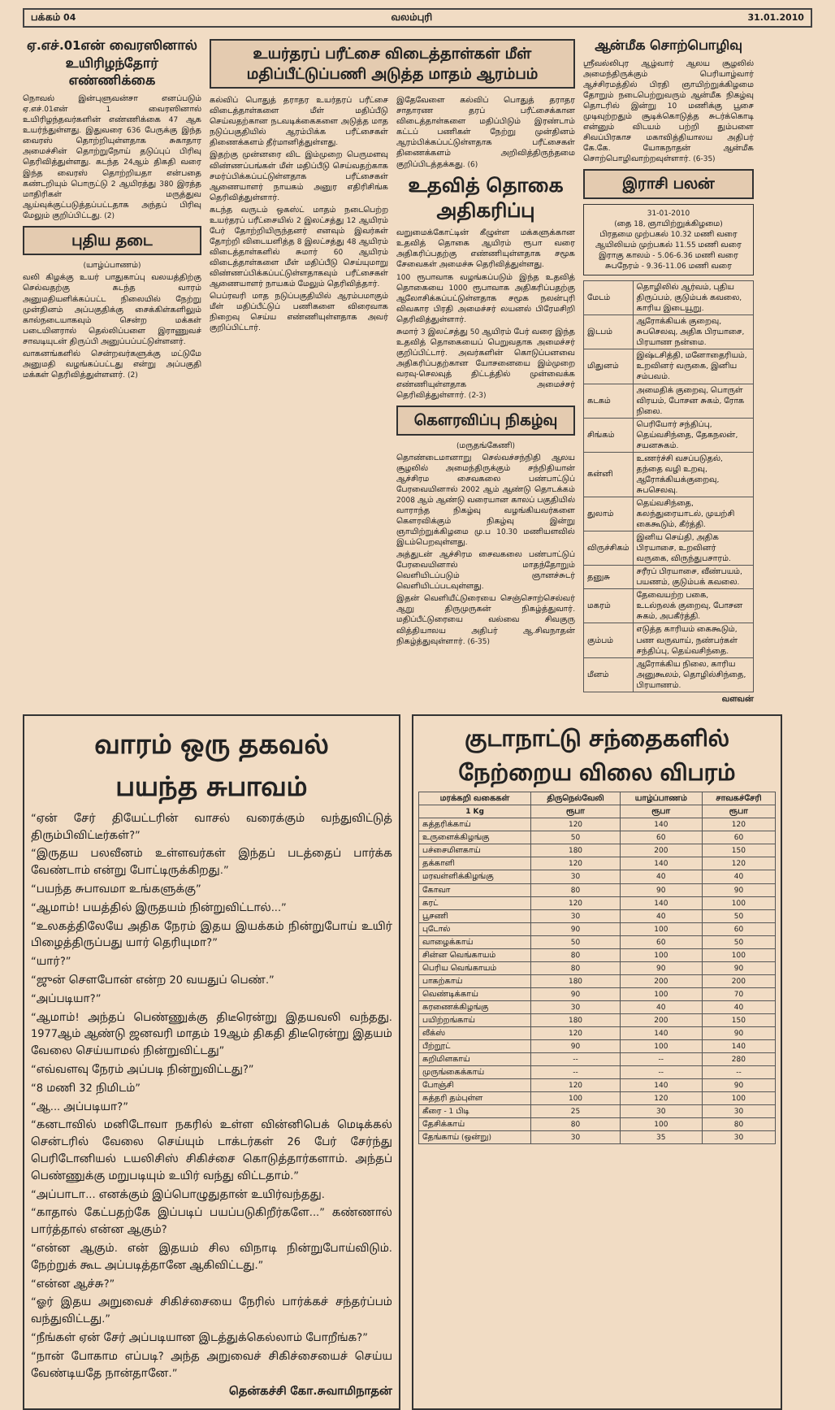பக்கம் 04 வலம்புரி 31.01.2010
ஏ.எச்.01என் வைரஸினால் உயிரிழந்தோர் எண்ணிக்கை
நொவல் இன்புளுவன்சா எனப்படும் ஏ.எச்.01என் 1 வைரஸினால் உயிரிழந்தவர்களின் எண்ணிக்கை 47 ஆக உயர்ந்துள்ளது. இதுவரை 636 பேருக்கு இந்த வைரஸ் தொற்றியுள்ளதாக சுகாதார அமைச்சின் தொற்றுநோய் தடுப்புப் பிரிவு தெரிவித்துள்ளது. கடந்த 24ஆம் திகதி வரை இந்த வைரஸ் தொற்றியதா என்பதை கண்டறியும் பொருட்டு 2 ஆயிரத்து 380 இரத்த மாதிரிகள் மருத்துவ ஆய்வுக்குட்படுத்தப்பட்டதாக அந்தப் பிரிவு மேலும் குறிப்பிட்டது. (2)
புதிய தடை
(யாழ்ப்பாணம்)
வலி கிழக்கு உயர் பாதுகாப்பு வலயத்திற்கு செல்வதற்கு கடந்த வாரம் அனுமதியளிக்கப்பட்ட நிலையில் நேற்று முன்தினம் அப்பகுதிக்கு சைக்கிள்களிலும் கால்நடையாகவும் சென்ற மக்கள் படையினரால் தெல்லிப்பளை இராணுவச் சாவடியுடன் திருப்பி அனுப்பப்பட்டுள்ளனர்.
வாகனங்களில் சென்றவர்களுக்கு மட்டுமே அனுமதி வழங்கப்பட்டது என்று அப்பகுதி மக்கள் தெரிவித்துள்ளனர். (2)
உயர்தரப் பரீட்சை விடைத்தாள்கள் மீள் மதிப்பீட்டுப்பணி அடுத்த மாதம் ஆரம்பம்
கல்விப் பொதுத் தராதர உயர்தரப் பரீட்சை விடைத்தாள்களை மீள் மதிப்பீடு செய்வதற்கான நடவடிக்கைகளை அடுத்த மாத நடுப்பகுதியில் ஆரம்பிக்க பரீட்சைகள் திணைக்களம் தீர்மானித்துள்ளது.
இதற்கு முன்னரை விட இம்முறை பெருமளவு விண்ணப்பங்கள் மீள் மதிப்பீடு செய்வதற்காக சமர்ப்பிக்கப்பட்டுள்ளதாக பரீட்சைகள் ஆணையாளர் நாயகம் அனுர எதிரிசிங்க தெரிவித்துள்ளார்.
கடந்த வருடம் ஒகஸ்ட் மாதம் நடைபெற்ற உயர்தரப் பரீட்சையில் 2 இலட்சத்து 12 ஆயிரம் பேர் தோற்றியிருந்தனர் எனவும் இவர்கள் தோற்றி விடையளித்த 8 இலட்சத்து 48 ஆயிரம் விடைத்தாள்களில் சுமார் 60 ஆயிரம் விடைத்தாள்களை மீள் மதிப்பீடு செய்யுமாறு விண்ணப்பிக்கப்பட்டுள்ளதாகவும் பரீட்சைகள் ஆணையாளர் நாயகம் மேலும் தெரிவித்தார்.
பெப்ரவரி மாத நடுப்பகுதியில் ஆரம்பமாகும் மீள் மதிப்பீட்டுப் பணிகளை விரைவாக நிறைவு செய்ய எண்ணியுள்ளதாக அவர் குறிப்பிட்டார்.
இதேவேளை கல்விப் பொதுத் தராதர சாதாரண தரப் பரீட்சைக்கான விடைத்தாள்களை மதிப்பிடும் இரண்டாம் கட்டப் பணிகள் நேற்று முன்தினம் ஆரம்பிக்கப்பட்டுள்ளதாக பரீட்சைகள் திணைக்களம் அறிவித்திருந்தமை குறிப்பிடத்தக்கது. (6)
உதவித் தொகை அதிகரிப்பு
வறுமைக்கோட்டின் கீழுள்ள மக்களுக்கான உதவித் தொகை ஆயிரம் ரூபா வரை அதிகரிப்பதற்கு எண்ணியுள்ளதாக சமூக சேவைகள் அமைச்சு தெரிவித்துள்ளது.
100 ரூபாவாக வழங்கப்படும் இந்த உதவித் தொகையை 1000 ரூபாவாக அதிகரிப்பதற்கு ஆலோசிக்கப்பட்டுள்ளதாக சமூக நலன்புரி விவகார பிரதி அமைச்சர் லயனல் பிரேமசிறி தெரிவித்துள்ளார்.
சுமார் 3 இலட்சத்து 50 ஆயிரம் பேர் வரை இந்த உதவித் தொகையைப் பெறுவதாக அமைச்சர் குறிப்பிட்டார். அவர்களின் கொடுப்பனவை அதிகரிப்பதற்கான யோசனையை இம்முறை வரவு-செலவுத் திட்டத்தில் முன்வைக்க எண்ணியுள்ளதாக அமைச்சர் தெரிவித்துள்ளார். (2-3)
கௌரவிப்பு நிகழ்வு
(மருதங்கேணி)
தொண்டைமானாறு செல்வச்சந்நிதி ஆலய சூழலில் அமைந்திருக்கும் சந்நிதியான் ஆச்சிரம சைவகலை பண்பாட்டுப் பேரவையினால் 2002 ஆம் ஆண்டு தொடக்கம் 2008 ஆம் ஆண்டு வரையான காலப் பகுதியில் வாராந்த நிகழ்வு வழங்கியவர்களை கௌரவிக்கும் நிகழ்வு இன்று ஞாயிற்றுக்கிழமை மு.ப 10.30 மணியளவில் இடம்பெறவுள்ளது.
அத்துடன் ஆச்சிரம சைவகலை பண்பாட்டுப் பேரவையினால் மாதந்தோறும் வெளியிடப்படும் ஞானச்சுடர் வெளியிடப்படவுள்ளது.
இதன் வெளியீட்டுரையை செஞ்சொற்செல்வர் ஆறு திருமுருகன் நிகழ்த்துவார். மதிப்பீட்டுரையை வல்வை சிவகுரு வித்தியாலய அதிபர் ஆ.சிவநாதன் நிகழ்த்துவுள்ளார். (6-35)
ஆன்மீக சொற்பொழிவு
ஸ்ரீவல்லிபுர ஆழ்வார் ஆலய சூழலில் அமைந்திருக்கும் பெரியாழ்வார் ஆச்சிரமத்தில் பிரதி ஞாயிற்றுக்கிழமை தோறும் நடைபெற்றுவரும் ஆன்மீக நிகழ்வு தொடரில் இன்று 10 மணிக்கு பூசை முடிவுற்றதும் சூடிக்கொடுத்த சுடர்க்கொடி என்னும் விடயம் பற்றி தும்பளை சிவப்பிரகாச மகாவித்தியாலய அதிபர் கே.கே. யோகநாதன் ஆன்மீக சொற்பொழிவாற்றவுள்ளார். (6-35)
இராசி பலன்
31-01-2010
(தை 18, ஞாயிற்றுக்கிழமை)
பிரதமை முற்பகல் 10.32 மணி வரை
ஆயிலியம் முற்பகல் 11.55 மணி வரை
இராகு காலம் - 5.06-6.36 மணி வரை
சுபநேரம் - 9.36-11.06 மணி வரை
| மேடம் | தொழிலில் ஆர்வம், புதிய திருப்பம், குடும்பக் கவலை, காரிய இடையூறு. |
| இடபம் | ஆரோக்கியக் குறைவு, சுபசெலவு, அதிக பிரயாசை, பிரயாண நன்மை. |
| மிதுனம் | இஷ்டசித்தி, மனோதைரியம், உறவினர் வருகை, இனிய சம்பவம். |
| கடகம் | அமைதிக் குறைவு, பொருள் விரயம், போசன சுகம், ரோக நிலை. |
| சிங்கம் | பெரியோர் சந்திப்பு, தெய்வசிந்தை, தேகநலன், சயனசுகம். |
| கன்னி | உணர்ச்சி வசப்படுதல், தந்தை வழி உறவு, ஆரோக்கியக்குறைவு, சுபசெலவு. |
| துலாம் | தெய்வசிந்தை, கலந்துரையாடல், முயற்சி கைகூடும், கீர்த்தி. |
| விருச்சிகம் | இனிய செய்தி, அதிக பிரயாசை, உறவினர் வருகை, விருந்துபசாரம். |
| தனுசு | சரீரப் பிரயாசை, வீண்பயம், பயணம், குடும்பக் கவலை. |
| மகரம் | தேவையற்ற பகை, உடல்நலக் குறைவு, போசன சுகம், அபகீர்த்தி. |
| கும்பம் | எடுத்த காரியம் கைகூடும், பண வருவாய், நண்பர்கள் சந்திப்பு, தெய்வசிந்தை. |
| மீனம் | ஆரோக்கிய நிலை, காரிய அனுகூலம், தொழில்சிந்தை, பிரயாணம். |
வளவன்
வாரம் ஒரு தகவல்
பயந்த சுபாவம்
“ஏன் சேர் தியேட்டரின் வாசல் வரைக்கும் வந்துவிட்டுத் திரும்பிவிட்டீர்கள்?”
“இருதய பலவீனம் உள்ளவர்கள் இந்தப் படத்தைப் பார்க்க வேண்டாம் என்று போட்டிருக்கிறது.”
“பயந்த சுபாவமா உங்களுக்கு”
“ஆமாம்! பயத்தில் இருதயம் நின்றுவிட்டால்...”
“உலகத்திலேயே அதிக நேரம் இதய இயக்கம் நின்றுபோய் உயிர் பிழைத்திருப்பது யார் தெரியுமா?”
“யார்?”
“ஜுன் சௌபோன் என்ற 20 வயதுப் பெண்.”
“அப்படியா?”
“ஆமாம்! அந்தப் பெண்ணுக்கு திடீரென்று இதயவலி வந்தது. 1977ஆம் ஆண்டு ஜனவரி மாதம் 19ஆம் திகதி திடீரென்று இதயம் வேலை செய்யாமல் நின்றுவிட்டது”
“எவ்வளவு நேரம் அப்படி நின்றுவிட்டது?”
“8 மணி 32 நிமிடம்”
“ஆ... அப்படியா?”
“கனடாவில் மனிடோவா நகரில் உள்ள வின்னிபெக் மெடிக்கல் சென்டரில் வேலை செய்யும் டாக்டர்கள் 26 பேர் சேர்ந்து பெரிடோனியல் டயலிசிஸ் சிகிச்சை கொடுத்தார்களாம். அந்தப் பெண்ணுக்கு மறுபடியும் உயிர் வந்து விட்டதாம்.”
“அப்பாடா... எனக்கும் இப்பொழுதுதான் உயிர்வந்தது.
“காதால் கேட்பதற்கே இப்படிப் பயப்படுகிறீர்களே...” கண்ணால் பார்த்தால் என்ன ஆகும்?
“என்ன ஆகும். என் இதயம் சில விநாடி நின்றுபோய்விடும். நேற்றுக் கூட அப்படித்தானே ஆகிவிட்டது.”
“என்ன ஆச்சு?”
“ஓர் இதய அறுவைச் சிகிச்சையை நேரில் பார்க்கச் சந்தர்ப்பம் வந்துவிட்டது.”
“நீங்கள் ஏன் சேர் அப்படியான இடத்துக்கெல்லாம் போறீங்க?”
“நான் போகாம எப்படி? அந்த அறுவைச் சிகிச்சையைச் செய்ய வேண்டியதே நான்தானே.”
தென்கச்சி கோ.சுவாமிநாதன்
குடாநாட்டு சந்தைகளில்
நேற்றைய விலை விபரம்
| மரக்கறி வகைகள் | திருநெல்வேலி | யாழ்ப்பாணம் | சாவகச்சேரி |
| --- | --- | --- | --- |
| 1 Kg | ரூபா | ரூபா | ரூபா |
| கத்தரிக்காய் | 120 | 140 | 120 |
| உருளைக்கிழங்கு | 50 | 60 | 60 |
| பச்சைமிளகாய் | 180 | 200 | 150 |
| தக்காளி | 120 | 140 | 120 |
| மரவள்ளிக்கிழங்கு | 30 | 40 | 40 |
| கோவா | 80 | 90 | 90 |
| கரட் | 120 | 140 | 100 |
| பூசணி | 30 | 40 | 50 |
| புடோல் | 90 | 100 | 60 |
| வாழைக்காய் | 50 | 60 | 50 |
| சின்ன வெங்காயம் | 80 | 100 | 100 |
| பெரிய வெங்காயம் | 80 | 90 | 90 |
| பாகற்காய் | 180 | 200 | 200 |
| வெண்டிக்காய் | 90 | 100 | 70 |
| கரணைக்கிழங்கு | 30 | 40 | 40 |
| பயிற்றங்காய் | 180 | 200 | 150 |
| லீக்ஸ் | 120 | 140 | 90 |
| பீற்றூட் | 90 | 100 | 140 |
| கறிமிளகாய் | -- | -- | 280 |
| முருங்கைக்காய் | -- | -- | -- |
| போஞ்சி | 120 | 140 | 90 |
| கத்தரி தம்புள்ள | 100 | 120 | 100 |
| கீரை - 1 பிடி | 25 | 30 | 30 |
| தேசிக்காய் | 80 | 100 | 80 |
| தேங்காய் (ஒன்று) | 30 | 35 | 30 |